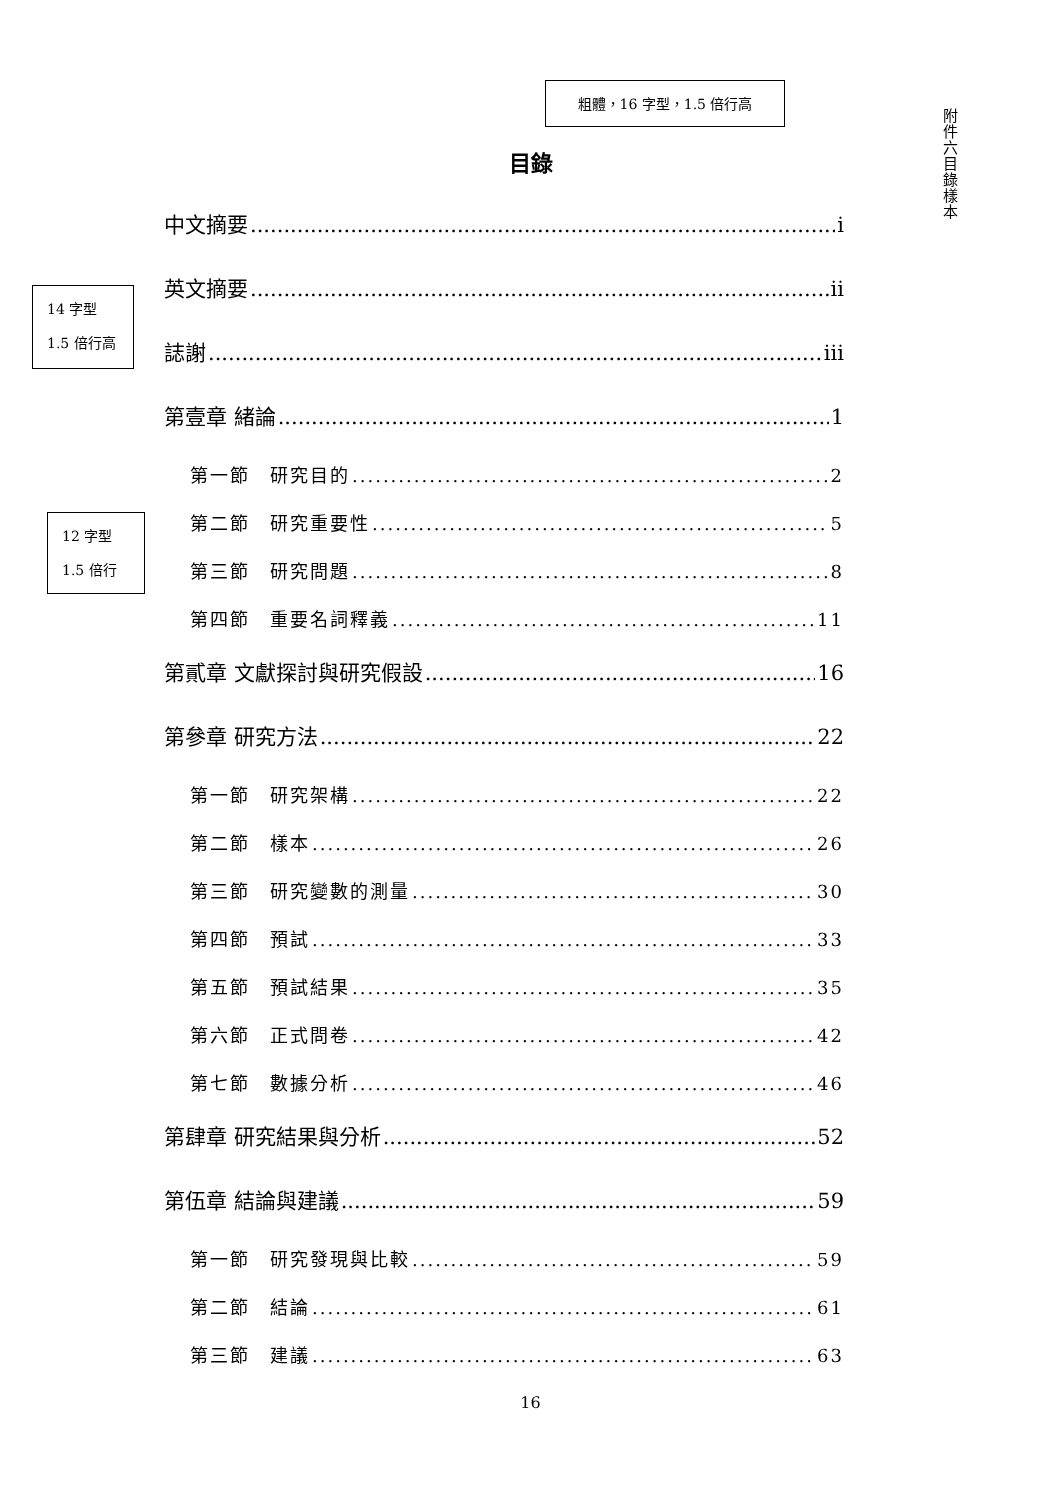粗體，16 字型，1.5 倍行高
附件六 目錄樣本
目錄
14 字型
1.5 倍行高
12 字型
1.5 倍行
中文摘要 i
英文摘要 ii
誌謝 iii
第壹章 緒論 1
第一節　研究目的 2
第二節　研究重要性 5
第三節　研究問題 8
第四節　重要名詞釋義 11
第貳章 文獻探討與研究假設 16
第參章 研究方法 22
第一節　研究架構 22
第二節　樣本 26
第三節　研究變數的測量 30
第四節　預試 33
第五節　預試結果 35
第六節　正式問卷 42
第七節　數據分析 46
第肆章 研究結果與分析 52
第伍章 結論與建議 59
第一節　研究發現與比較 59
第二節　結論 61
第三節　建議 63
16